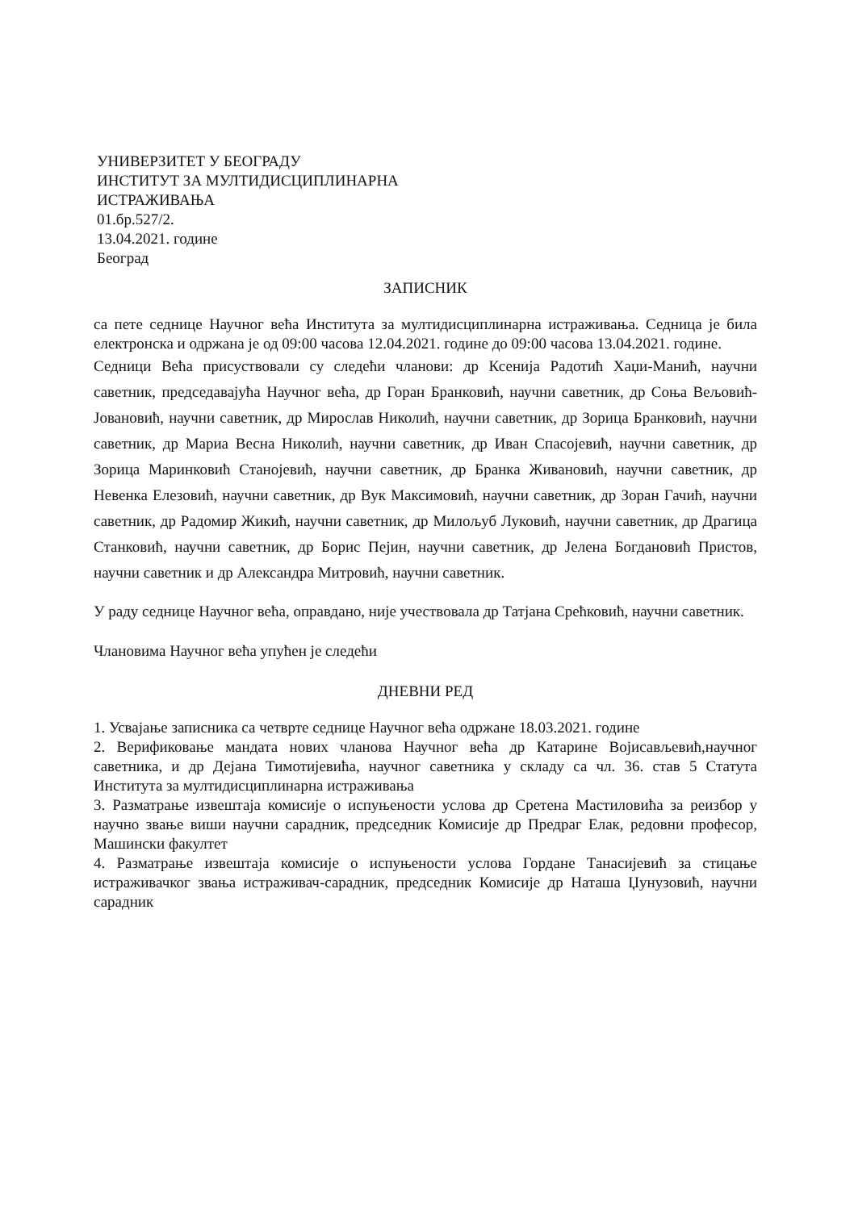УНИВЕРЗИТЕТ У БЕОГРАДУ
ИНСТИТУТ ЗА МУЛТИДИСЦИПЛИНАРНА
ИСТРАЖИВАЊА
01.бр.527/2.
13.04.2021. године
Београд
ЗАПИСНИК
са пете седнице Научног већа Института за мултидисциплинарна истраживања. Седница је била електронска и одржана је од 09:00 часова 12.04.2021. године до 09:00 часова 13.04.2021. године.
Седници Већа присуствовали су следећи чланови: др Ксенија Радотић Хаџи-Манић, научни саветник, председавајућа Научног већа, др Горан Бранковић, научни саветник, др Соња Вељовић-Јовановић, научни саветник, др Мирослав Николић, научни саветник, др Зорица Бранковић, научни саветник, др Мариа Весна Николић, научни саветник, др Иван Спасојевић, научни саветник, др Зорица Маринковић Станојевић, научни саветник, др Бранка Живановић, научни саветник, др Невенка Елезовић, научни саветник, др Вук Максимовић, научни саветник, др Зоран Гачић, научни саветник, др Радомир Жикић, научни саветник, др Милољуб Луковић, научни саветник, др Драгица Станковић, научни саветник, др Борис Пејин, научни саветник, др Јелена Богдановић Пристов, научни саветник и др Александра Митровић, научни саветник.
У раду седнице Научног већа, оправдано, није учествовала др Татјана Срећковић, научни саветник.
Члановима Научног већа упућен је следећи
ДНЕВНИ РЕД
1. Усвајање записника са четврте седнице Научног већа одржане 18.03.2021. године
2. Верификовање мандата нових чланова Научног већа др Катарине Војисављевић,научног саветника, и др Дејана Тимотијевића, научног саветника у складу са чл. 36. став 5 Статута Института за мултидисциплинарна истраживања
3. Разматрање извештаја комисије о испуњености услова др Сретена Мастиловића за реизбор у научно звање виши научни сарадник, председник Комисије др Предраг Елак, редовни професор, Машински факултет
4. Разматрање извештаја комисије о испуњености услова Гордане Танасијевић за стицање истраживачког звања истраживач-сарадник, председник Комисије др Наташа Џунузовић, научни сарадник